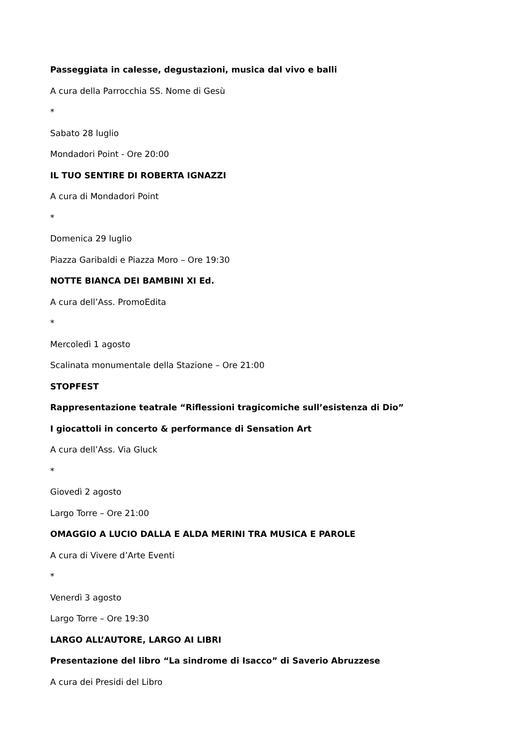Passeggiata in calesse, degustazioni, musica dal vivo e balli
A cura della Parrocchia SS. Nome di Gesù
*
Sabato 28 luglio
Mondadori Point - Ore 20:00
IL TUO SENTIRE DI ROBERTA IGNAZZI
A cura di Mondadori Point
*
Domenica 29 luglio
Piazza Garibaldi e Piazza Moro – Ore 19:30
NOTTE BIANCA DEI BAMBINI XI Ed.
A cura dell’Ass. PromoEdita
*
Mercoledì 1 agosto
Scalinata monumentale della Stazione – Ore 21:00
STOPFEST
Rappresentazione teatrale “Riflessioni tragicomiche sull’esistenza di Dio”
I giocattoli in concerto & performance di Sensation Art
A cura dell’Ass. Via Gluck
*
Giovedì 2 agosto
Largo Torre – Ore 21:00
OMAGGIO A LUCIO DALLA E ALDA MERINI TRA MUSICA E PAROLE
A cura di Vivere d’Arte Eventi
*
Venerdì 3 agosto
Largo Torre – Ore 19:30
LARGO ALL’AUTORE, LARGO AI LIBRI
Presentazione del libro “La sindrome di Isacco” di Saverio Abruzzese
A cura dei Presidi del Libro